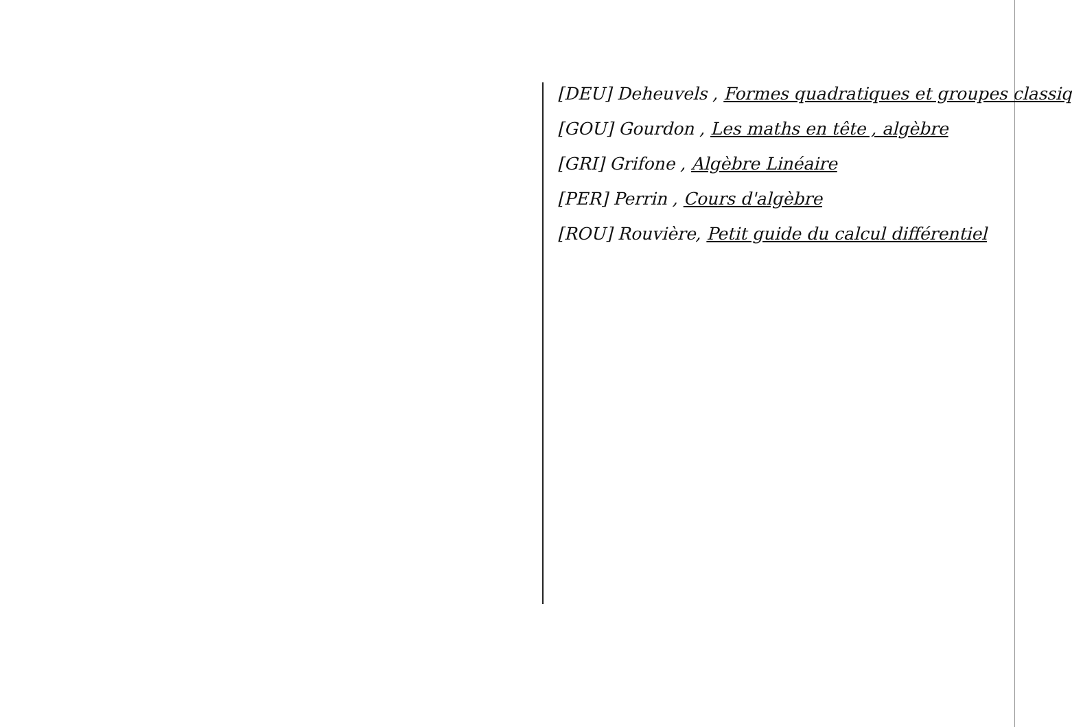[DEU] Deheuvels , Formes quadratiques et groupes classiq
[GOU] Gourdon , Les maths en tête , algèbre
[GRI] Grifone , Algèbre Linéaire
[PER] Perrin , Cours d'algèbre
[ROU] Rouvière, Petit guide du calcul différentiel